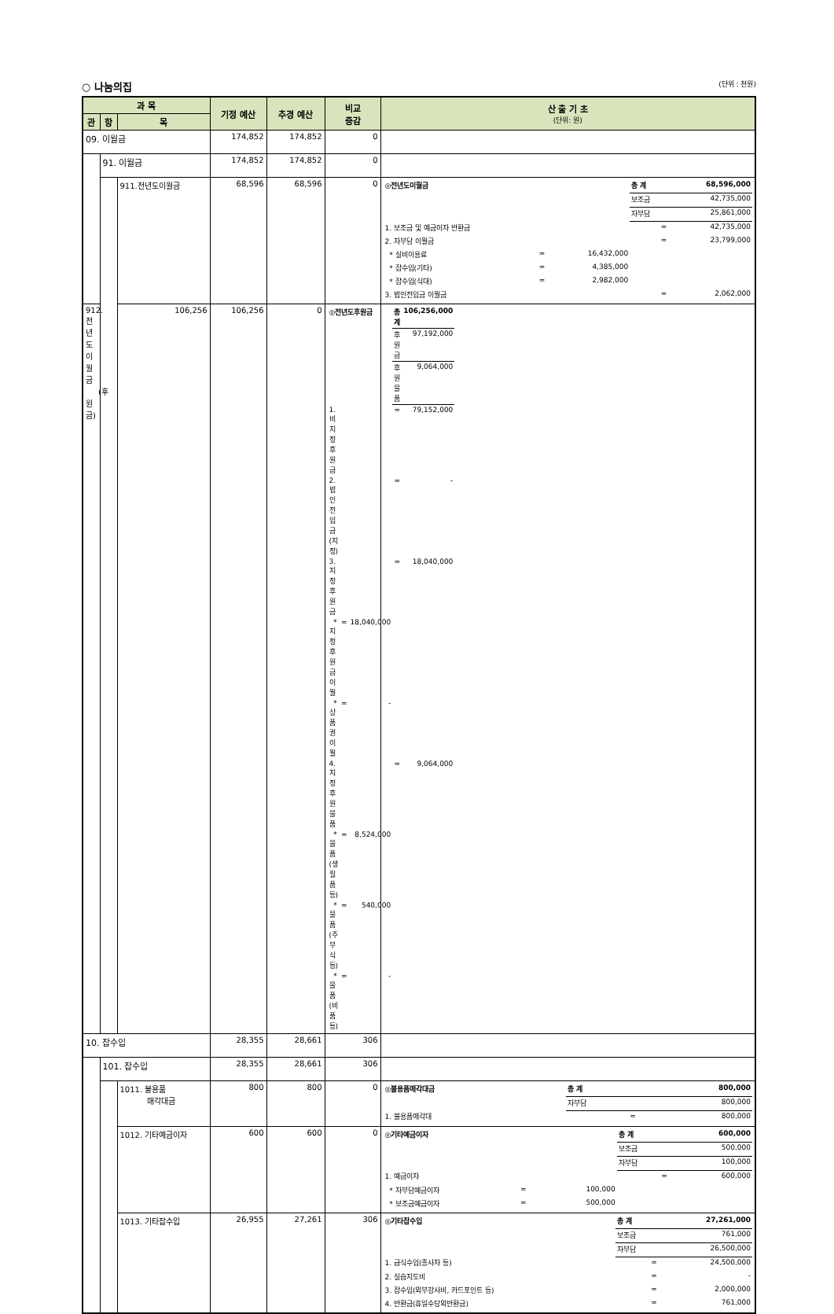○ 나눔의집 (단위 : 천원)
| 과 목 | | | 기정 예산 | 추경 예산 | 비교 증감 | 산 출 기 초 (단위: 원) |
| --- | --- | --- | --- | --- | --- | --- |
| 관 | 항 | 목 | | | | |
| 09. 이월금 | | | 174,852 | 174,852 | 0 | |
| | 91. 이월금 | | 174,852 | 174,852 | 0 | |
| | | 911.전년도이월금 | 68,596 | 68,596 | 0 | / ◎전년도이월금 / / / 총 계 / 68,596,000 / / / / / 보조금 / 42,735,000 / / / / / 자부담 / 25,861,000 / / 1. 보조금 및 예금이자 반환금 / / / = / 42,735,000 / / 2. 자부담 이월금 / / / = / 23,799,000 / / * 실비이용료 / = / 16,432,000 / / / / * 잡수입(기타) / = / 4,385,000 / / / / * 잡수입(식대) / = / 2,982,000 / / / / 3. 법인전입금 이월금 / / / = / 2,062,000 / |
| | | 912. 전년도이월금 (후원금) | 106,256 | 106,256 | 0 | / ◎전년도후원금 / / / 총 계 / 106,256,000 / / / / / 후원금 / 97,192,000 / / / / / 후원물품 / 9,064,000 / / 1. 비지정후원금 / / / = / 79,152,000 / / 2. 법인전입금(지정) / / / = / - / / 3. 지정후원금 / / / = / 18,040,000 / / * 지정후원금이월 / = / 18,040,000 / / / / * 상품권이월 / = / - / / / / 4. 지정후원물품 / / / = / 9,064,000 / / * 물품(생필품 등) / = / 8,524,000 / / / / * 물품(주부식 등) / = / 540,000 / / / / * 물품(비품 등) / = / - / / / |
| 10. 잡수입 | | | 28,355 | 28,661 | 306 | |
| | 101. 잡수입 | | 28,355 | 28,661 | 306 | |
| | | 1011. 불용품 매각대금 | 800 | 800 | 0 | / ◎불용품매각대금 / / / 총 계 / 800,000 / / / / / 자부담 / 800,000 / / 1. 불용품매각대 / / / = / 800,000 / |
| | | 1012. 기타예금이자 | 600 | 600 | 0 | / ◎기타예금이자 / / / 총 계 / 600,000 / / / / / 보조금 / 500,000 / / / / / 자부담 / 100,000 / / 1. 예금이자 / / / = / 600,000 / / * 자부담예금이자 / = / 100,000 / / / / * 보조금예금이자 / = / 500,000 / / / |
| | | 1013. 기타잡수입 | 26,955 | 27,261 | 306 | / ◎기타잡수입 / / / 총 계 / 27,261,000 / / / / / 보조금 / 761,000 / / / / / 자부담 / 26,500,000 / / 1. 급식수입(종사자 등) / / / = / 24,500,000 / / 2. 실습지도비 / / / = / - / / 3. 잡수입(외부강사비, 카드포인트 등) / / / = / 2,000,000 / / 4. 반환금(휴일수당외반환금) / / / = / 761,000 / |